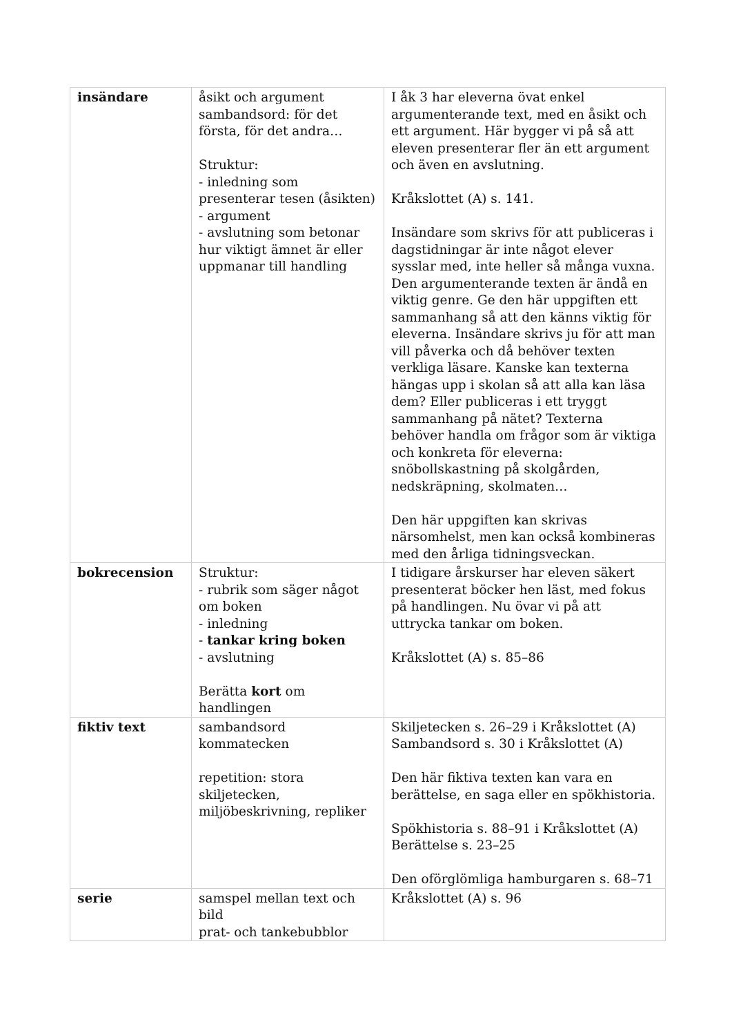| insändare | åsikt och argument sambandsord: för det första, för det andra… Struktur: - inledning som presenterar tesen (åsikten) - argument - avslutning som betonar hur viktigt ämnet är eller uppmanar till handling | I åk 3 har eleverna övat enkel argumenterande text, med en åsikt och ett argument. Här bygger vi på så att eleven presenterar fler än ett argument och även en avslutning. Kråkslottet (A) s. 141. Insändare som skrivs för att publiceras i dagstidningar är inte något elever sysslar med, inte heller så många vuxna. Den argumenterande texten är ändå en viktig genre. Ge den här uppgiften ett sammanhang så att den känns viktig för eleverna. Insändare skrivs ju för att man vill påverka och då behöver texten verkliga läsare. Kanske kan texterna hängas upp i skolan så att alla kan läsa dem? Eller publiceras i ett tryggt sammanhang på nätet? Texterna behöver handla om frågor som är viktiga och konkreta för eleverna: snöbollskastning på skolgården, nedskräpning, skolmaten… Den här uppgiften kan skrivas närsomhelst, men kan också kombineras med den årliga tidningsveckan. |
| bokrecension | Struktur: - rubrik som säger något om boken - inledning - tankar kring boken - avslutning Berätta kort om handlingen | I tidigare årskurser har eleven säkert presenterat böcker hen läst, med fokus på handlingen. Nu övar vi på att uttrycka tankar om boken. Kråkslottet (A) s. 85–86 |
| fiktiv text | sambandsord kommatecken repetition: stora skiljetecken, miljöbeskrivning, repliker | Skiljetecken s. 26–29 i Kråkslottet (A) Sambandsord s. 30 i Kråkslottet (A) Den här fiktiva texten kan vara en berättelse, en saga eller en spökhistoria. Spökhistoria s. 88–91 i Kråkslottet (A) Berättelse s. 23–25 Den oförglömliga hamburgaren s. 68–71 |
| serie | samspel mellan text och bild prat- och tankebubblor | Kråkslottet (A) s. 96 |